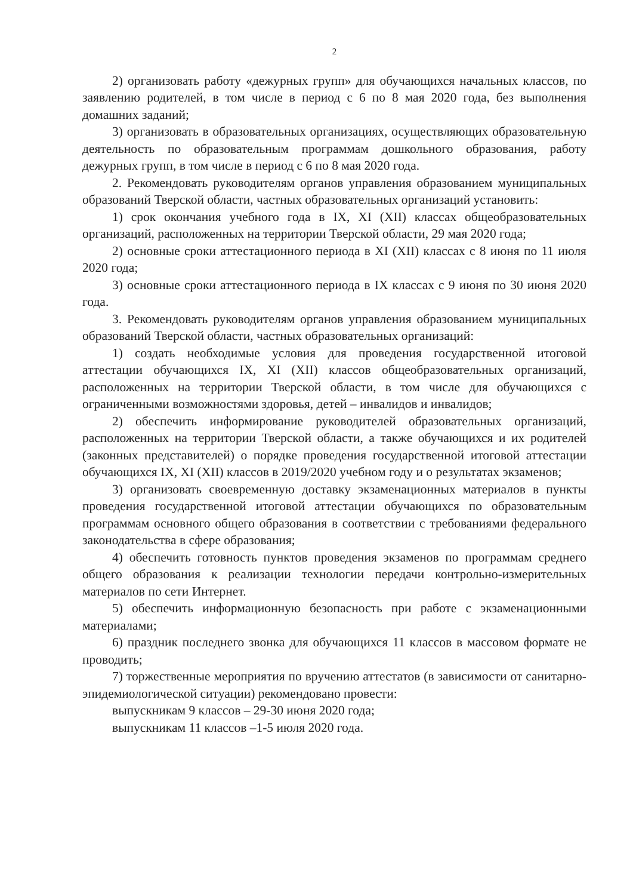2
2) организовать работу «дежурных групп» для обучающихся начальных классов, по заявлению родителей, в том числе в период с 6 по 8 мая 2020 года, без выполнения домашних заданий;
3) организовать в образовательных организациях, осуществляющих образовательную деятельность по образовательным программам дошкольного образования, работу дежурных групп, в том числе в период с 6 по 8 мая 2020 года.
2. Рекомендовать руководителям органов управления образованием муниципальных образований Тверской области, частных образовательных организаций установить:
1) срок окончания учебного года в IX, XI (XII) классах общеобразовательных организаций, расположенных на территории Тверской области, 29 мая 2020 года;
2) основные сроки аттестационного периода в XI (XII) классах с 8 июня по 11 июля 2020 года;
3) основные сроки аттестационного периода в IX классах с 9 июня по 30 июня 2020 года.
3. Рекомендовать руководителям органов управления образованием муниципальных образований Тверской области, частных образовательных организаций:
1) создать необходимые условия для проведения государственной итоговой аттестации обучающихся IX, XI (XII) классов общеобразовательных организаций, расположенных на территории Тверской области, в том числе для обучающихся с ограниченными возможностями здоровья, детей – инвалидов и инвалидов;
2) обеспечить информирование руководителей образовательных организаций, расположенных на территории Тверской области, а также обучающихся и их родителей (законных представителей) о порядке проведения государственной итоговой аттестации обучающихся IX, XI (XII) классов в 2019/2020 учебном году и о результатах экзаменов;
3) организовать своевременную доставку экзаменационных материалов в пункты проведения государственной итоговой аттестации обучающихся по образовательным программам основного общего образования в соответствии с требованиями федерального законодательства в сфере образования;
4) обеспечить готовность пунктов проведения экзаменов по программам среднего общего образования к реализации технологии передачи контрольно-измерительных материалов по сети Интернет.
5) обеспечить информационную безопасность при работе с экзаменационными материалами;
6) праздник последнего звонка для обучающихся 11 классов в массовом формате не проводить;
7) торжественные мероприятия по вручению аттестатов (в зависимости от санитарно-эпидемиологической ситуации) рекомендовано провести:
выпускникам 9 классов – 29-30 июня 2020 года;
выпускникам 11 классов –1-5 июля 2020 года.